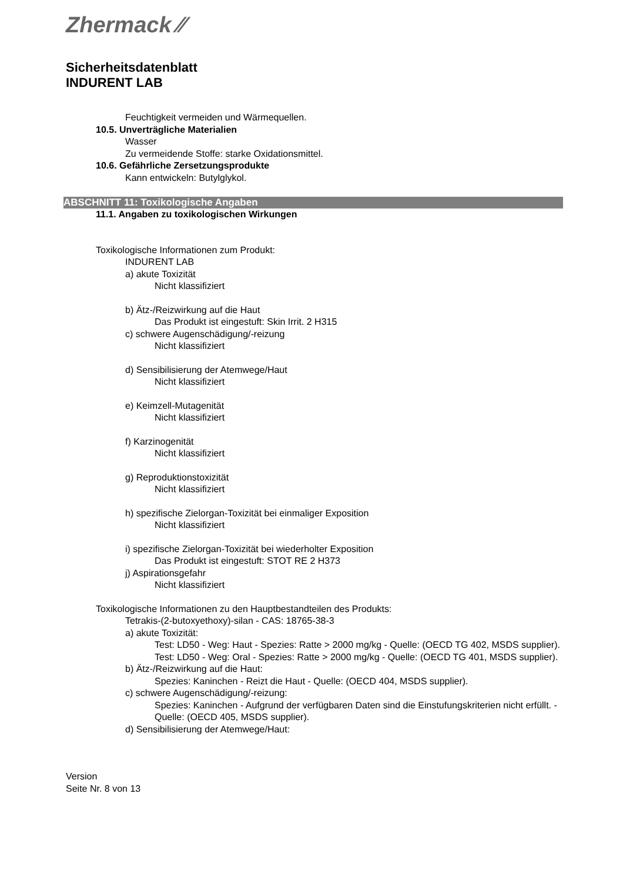Zhermack ⁄⁄
Sicherheitsdatenblatt
INDURENT LAB
Feuchtigkeit vermeiden und Wärmequellen.
10.5. Unverträgliche Materialien
Wasser
Zu vermeidende Stoffe: starke Oxidationsmittel.
10.6. Gefährliche Zersetzungsprodukte
Kann entwickeln: Butylglykol.
ABSCHNITT 11: Toxikologische Angaben
11.1. Angaben zu toxikologischen Wirkungen
Toxikologische Informationen zum Produkt:
INDURENT LAB
a) akute Toxizität
Nicht klassifiziert
b) Ätz-/Reizwirkung auf die Haut
Das Produkt ist eingestuft: Skin Irrit. 2 H315
c) schwere Augenschädigung/-reizung
Nicht klassifiziert
d) Sensibilisierung der Atemwege/Haut
Nicht klassifiziert
e) Keimzell-Mutagenität
Nicht klassifiziert
f) Karzinogenität
Nicht klassifiziert
g) Reproduktionstoxizität
Nicht klassifiziert
h) spezifische Zielorgan-Toxizität bei einmaliger Exposition
Nicht klassifiziert
i) spezifische Zielorgan-Toxizität bei wiederholter Exposition
Das Produkt ist eingestuft: STOT RE 2 H373
j) Aspirationsgefahr
Nicht klassifiziert
Toxikologische Informationen zu den Hauptbestandteilen des Produkts:
Tetrakis-(2-butoxyethoxy)-silan - CAS: 18765-38-3
a) akute Toxizität:
Test: LD50 - Weg: Haut - Spezies: Ratte > 2000 mg/kg - Quelle: (OECD TG 402, MSDS supplier).
Test: LD50 - Weg: Oral - Spezies: Ratte > 2000 mg/kg - Quelle: (OECD TG 401, MSDS supplier).
b) Ätz-/Reizwirkung auf die Haut:
Spezies: Kaninchen - Reizt die Haut - Quelle: (OECD 404, MSDS supplier).
c) schwere Augenschädigung/-reizung:
Spezies: Kaninchen - Aufgrund der verfügbaren Daten sind die Einstufungskriterien nicht erfüllt. - Quelle: (OECD 405, MSDS supplier).
d) Sensibilisierung der Atemwege/Haut:
Version
Seite Nr. 8 von 13